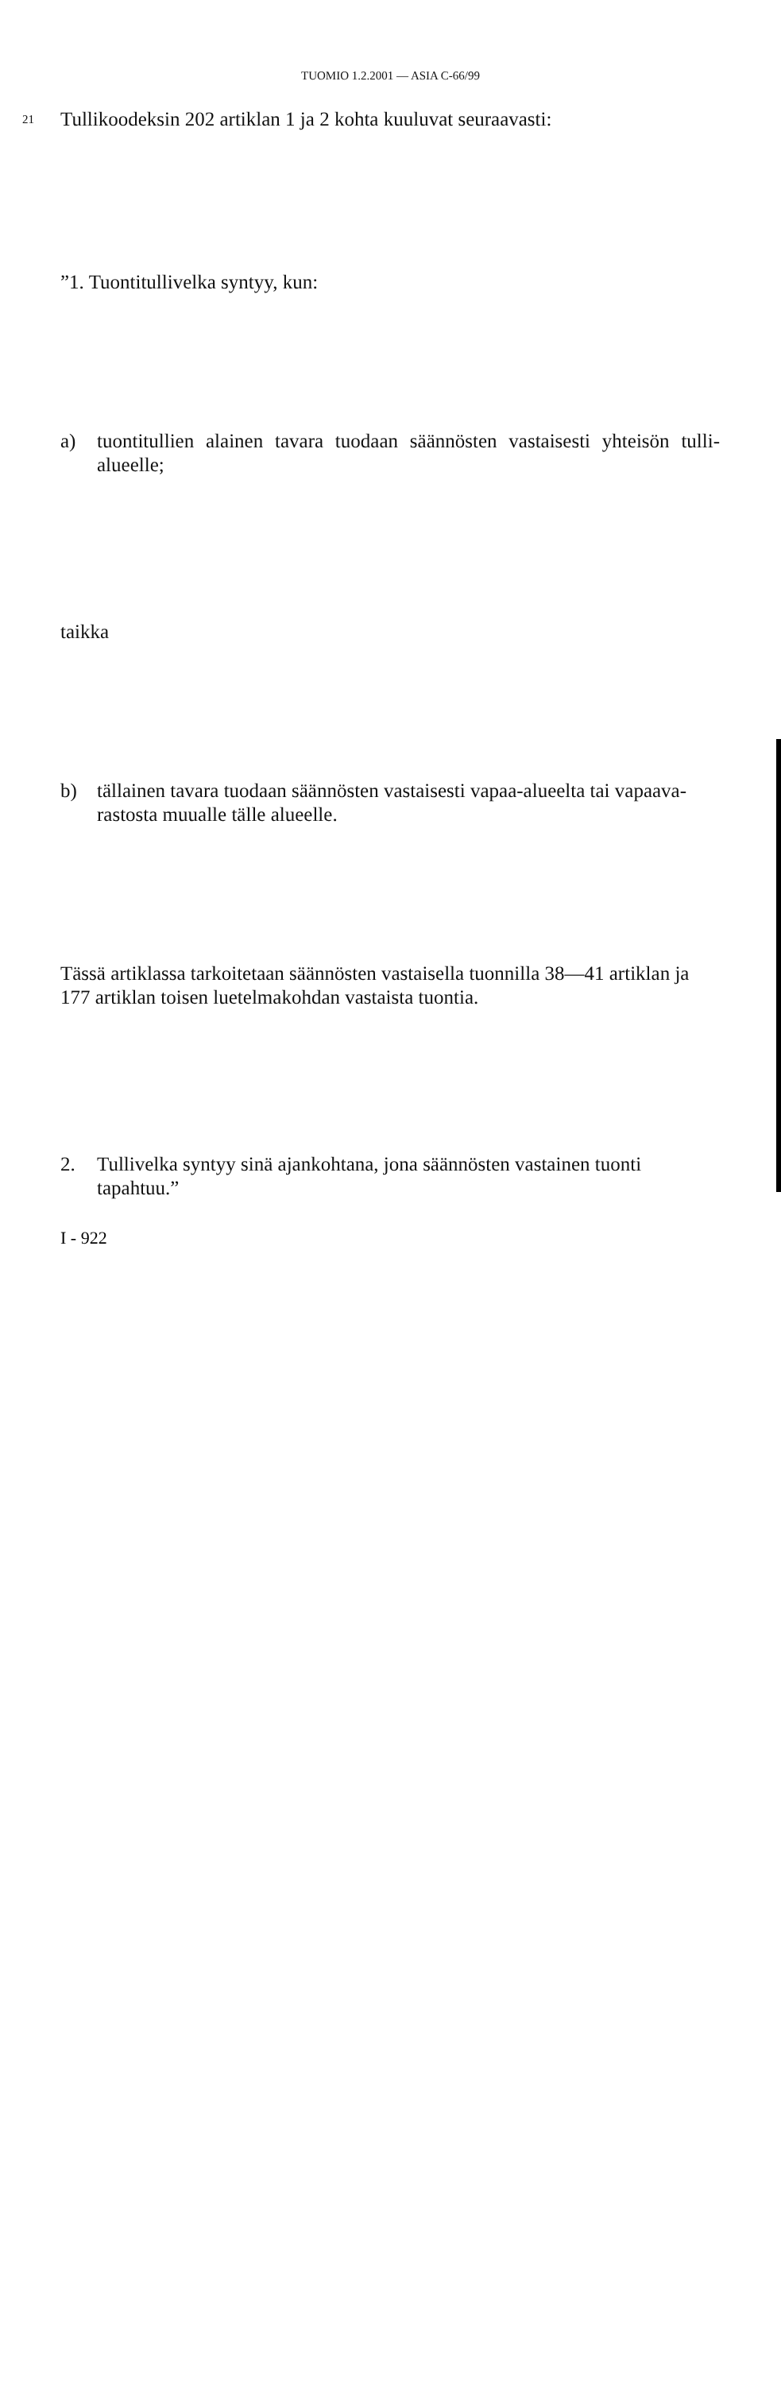TUOMIO 1.2.2001 — ASIA C-66/99
21 Tullikoodeksin 202 artiklan 1 ja 2 kohta kuuluvat seuraavasti:
”1. Tuontitullivelka syntyy, kun:
a) tuontitullien alainen tavara tuodaan säännösten vastaisesti yhteisön tulli- alueelle;
taikka
b) tällainen tavara tuodaan säännösten vastaisesti vapaa-alueelta tai vapaava- rastosta muualle tälle alueelle.
Tässä artiklassa tarkoitetaan säännösten vastaisella tuonnilla 38—41 artiklan ja 177 artiklan toisen luetelmakohdan vastaista tuontia.
2. Tullivelka syntyy sinä ajankohtana, jona säännösten vastainen tuonti tapahtuu.”
I - 922